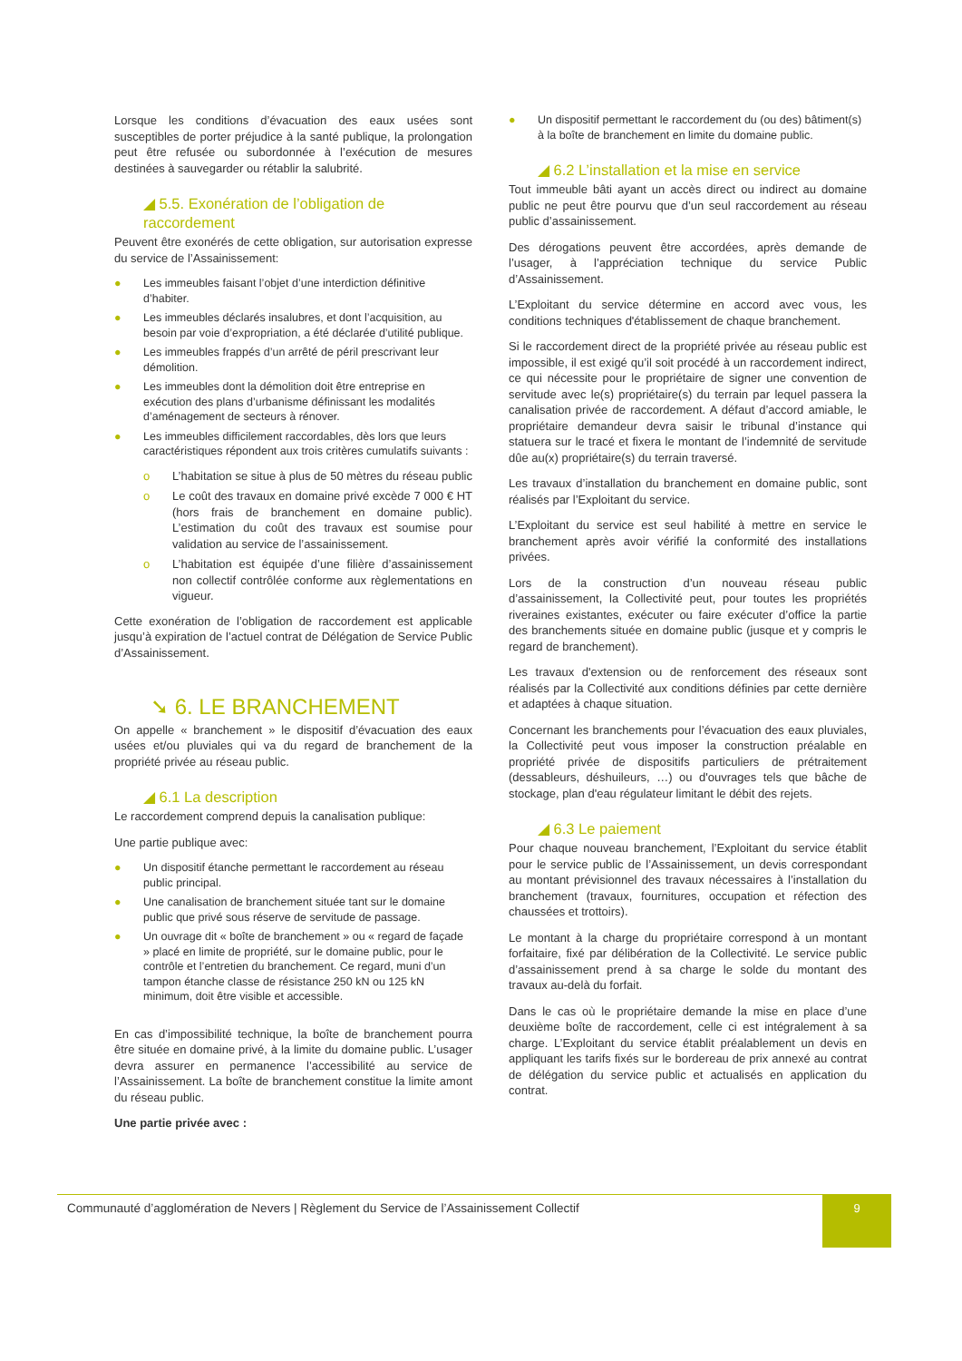Lorsque les conditions d’évacuation des eaux usées sont susceptibles de porter préjudice à la santé publique, la prolongation peut être refusée ou subordonnée à l’exécution de mesures destinées à sauvegarder ou rétablir la salubrité.
◢ 5.5. Exonération de l’obligation de raccordement
Peuvent être exonérés de cette obligation, sur autorisation expresse du service de l’Assainissement:
● Les immeubles faisant l’objet d’une interdiction définitive d’habiter.
● Les immeubles déclarés insalubres, et dont l’acquisition, au besoin par voie d’expropriation, a été déclarée d’utilité publique.
● Les immeubles frappés d’un arrêté de péril prescrivant leur démolition.
● Les immeubles dont la démolition doit être entreprise en exécution des plans d’urbanisme définissant les modalités d’aménagement de secteurs à rénover.
● Les immeubles difficilement raccordables, dès lors que leurs caractéristiques répondent aux trois critères cumulatifs suivants :
o L’habitation se situe à plus de 50 mètres du réseau public
o Le coût des travaux en domaine privé excède 7 000 € HT (hors frais de branchement en domaine public). L’estimation du coût des travaux est soumise pour validation au service de l’assainissement.
o L’habitation est équipée d’une filière d’assainissement non collectif contrôlée conforme aux règlementations en vigueur.
Cette exonération de l’obligation de raccordement est applicable jusqu’à expiration de l’actuel contrat de Délégation de Service Public d’Assainissement.
➘ 6. LE BRANCHEMENT
On appelle « branchement » le dispositif d’évacuation des eaux usées et/ou pluviales qui va du regard de branchement de la propriété privée au réseau public.
◢ 6.1 La description
Le raccordement comprend depuis la canalisation publique:
Une partie publique avec:
● Un dispositif étanche permettant le raccordement au réseau public principal.
● Une canalisation de branchement située tant sur le domaine public que privé sous réserve de servitude de passage.
● Un ouvrage dit « boîte de branchement » ou « regard de façade » placé en limite de propriété, sur le domaine public, pour le contrôle et l’entretien du branchement. Ce regard, muni d’un tampon étanche classe de résistance 250 kN ou 125 kN minimum, doit être visible et accessible.
En cas d’impossibilité technique, la boîte de branchement pourra être située en domaine privé, à la limite du domaine public. L’usager devra assurer en permanence l’accessibilité au service de l’Assainissement. La boîte de branchement constitue la limite amont du réseau public.
Une partie privée avec :
● Un dispositif permettant le raccordement du (ou des) bâtiment(s) à la boîte de branchement en limite du domaine public.
◢ 6.2 L’installation et la mise en service
Tout immeuble bâti ayant un accès direct ou indirect au domaine public ne peut être pourvu que d’un seul raccordement au réseau public d’assainissement.
Des dérogations peuvent être accordées, après demande de l’usager, à l’appréciation technique du service Public d’Assainissement.
L’Exploitant du service détermine en accord avec vous, les conditions techniques d'établissement de chaque branchement.
Si le raccordement direct de la propriété privée au réseau public est impossible, il est exigé qu’il soit procédé à un raccordement indirect, ce qui nécessite pour le propriétaire de signer une convention de servitude avec le(s) propriétaire(s) du terrain par lequel passera la canalisation privée de raccordement. A défaut d’accord amiable, le propriétaire demandeur devra saisir le tribunal d’instance qui statuera sur le tracé et fixera le montant de l’indemnité de servitude dûe au(x) propriétaire(s) du terrain traversé.
Les travaux d’installation du branchement en domaine public, sont réalisés par l’Exploitant du service.
L’Exploitant du service est seul habilité à mettre en service le branchement après avoir vérifié la conformité des installations privées.
Lors de la construction d’un nouveau réseau public d’assainissement, la Collectivité peut, pour toutes les propriétés riveraines existantes, exécuter ou faire exécuter d’office la partie des branchements située en domaine public (jusque et y compris le regard de branchement).
Les travaux d'extension ou de renforcement des réseaux sont réalisés par la Collectivité aux conditions définies par cette dernière et adaptées à chaque situation.
Concernant les branchements pour l’évacuation des eaux pluviales, la Collectivité peut vous imposer la construction préalable en propriété privée de dispositifs particuliers de prétraitement (dessableurs, déshuileurs, …) ou d'ouvrages tels que bâche de stockage, plan d'eau régulateur limitant le débit des rejets.
◢ 6.3 Le paiement
Pour chaque nouveau branchement, l’Exploitant du service établit pour le service public de l’Assainissement, un devis correspondant au montant prévisionnel des travaux nécessaires à l’installation du branchement (travaux, fournitures, occupation et réfection des chaussées et trottoirs).
Le montant à la charge du propriétaire correspond à un montant forfaitaire, fixé par délibération de la Collectivité. Le service public d’assainissement prend à sa charge le solde du montant des travaux au-delà du forfait.
Dans le cas où le propriétaire demande la mise en place d’une deuxième boîte de raccordement, celle ci est intégralement à sa charge. L’Exploitant du service établit préalablement un devis en appliquant les tarifs fixés sur le bordereau de prix annexé au contrat de délégation du service public et actualisés en application du contrat.
Communauté d’agglomération de Nevers | Règlement du Service de l’Assainissement Collectif
9